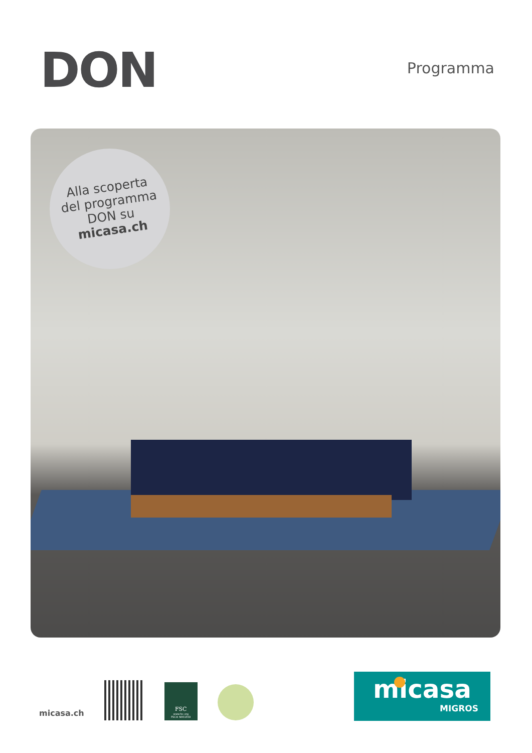DON
Programma
Alla scoperta
del programma
DON su
micasa.ch
micasa.ch
FSC
www.fsc.org
FSC® N001559
micasa
MIGROS